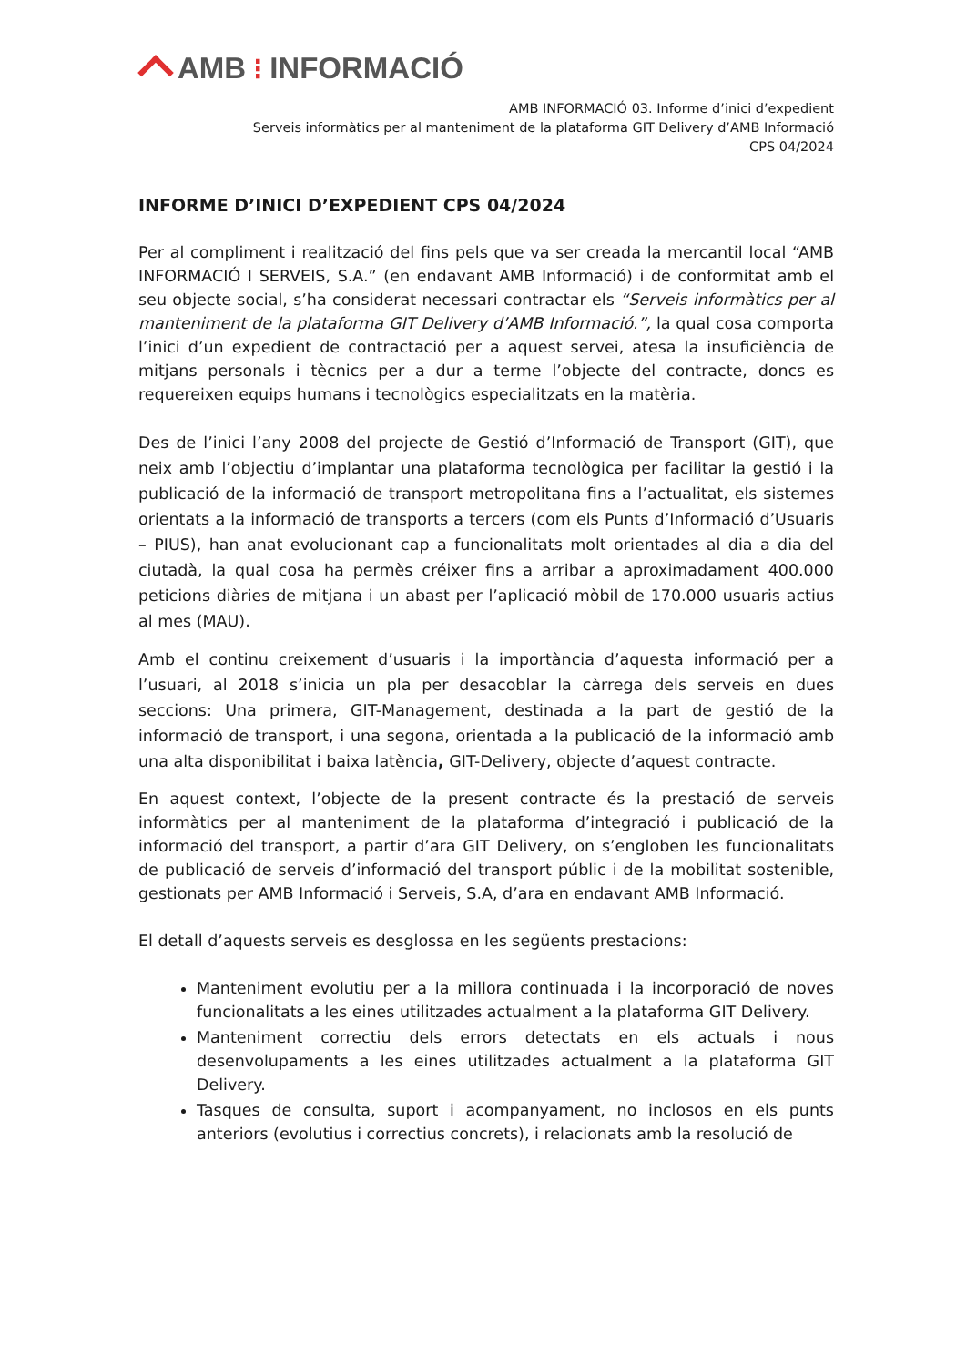AMB ⁝ INFORMACIÓ
AMB INFORMACIÓ 03. Informe d’inici d’expedient
Serveis informàtics per al manteniment de la plataforma GIT Delivery d’AMB Informació
CPS 04/2024
INFORME D’INICI D’EXPEDIENT CPS 04/2024
Per al compliment i realització del fins pels que va ser creada la mercantil local “AMB INFORMACIÓ I SERVEIS, S.A.” (en endavant AMB Informació) i de conformitat amb el seu objecte social, s’ha considerat necessari contractar els “Serveis informàtics per al manteniment de la plataforma GIT Delivery d’AMB Informació.”, la qual cosa comporta l’inici d’un expedient de contractació per a aquest servei, atesa la insuficiència de mitjans personals i tècnics per a dur a terme l’objecte del contracte, doncs es requereixen equips humans i tecnològics especialitzats en la matèria.
Des de l’inici l’any 2008 del projecte de Gestió d’Informació de Transport (GIT), que neix amb l’objectiu d’implantar una plataforma tecnològica per facilitar la gestió i la publicació de la informació de transport metropolitana fins a l’actualitat, els sistemes orientats a la informació de transports a tercers (com els Punts d’Informació d’Usuaris – PIUS), han anat evolucionant cap a funcionalitats molt orientades al dia a dia del ciutadà, la qual cosa ha permès créixer fins a arribar a aproximadament 400.000 peticions diàries de mitjana i un abast per l’aplicació mòbil de 170.000 usuaris actius al mes (MAU).
Amb el continu creixement d’usuaris i la importància d’aquesta informació per a l’usuari, al 2018 s’inicia un pla per desacoblar la càrrega dels serveis en dues seccions: Una primera, GIT-Management, destinada a la part de gestió de la informació de transport, i una segona, orientada a la publicació de la informació amb una alta disponibilitat i baixa latència, GIT-Delivery, objecte d’aquest contracte.
En aquest context, l’objecte de la present contracte és la prestació de serveis informàtics per al manteniment de la plataforma d’integració i publicació de la informació del transport, a partir d’ara GIT Delivery, on s’engloben les funcionalitats de publicació de serveis d’informació del transport públic i de la mobilitat sostenible, gestionats per AMB Informació i Serveis, S.A, d’ara en endavant AMB Informació.
El detall d’aquests serveis es desglossa en les següents prestacions:
Manteniment evolutiu per a la millora continuada i la incorporació de noves funcionalitats a les eines utilitzades actualment a la plataforma GIT Delivery.
Manteniment correctiu dels errors detectats en els actuals i nous desenvolupaments a les eines utilitzades actualment a la plataforma GIT Delivery.
Tasques de consulta, suport i acompanyament, no inclosos en els punts anteriors (evolutius i correctius concrets), i relacionats amb la resolució de